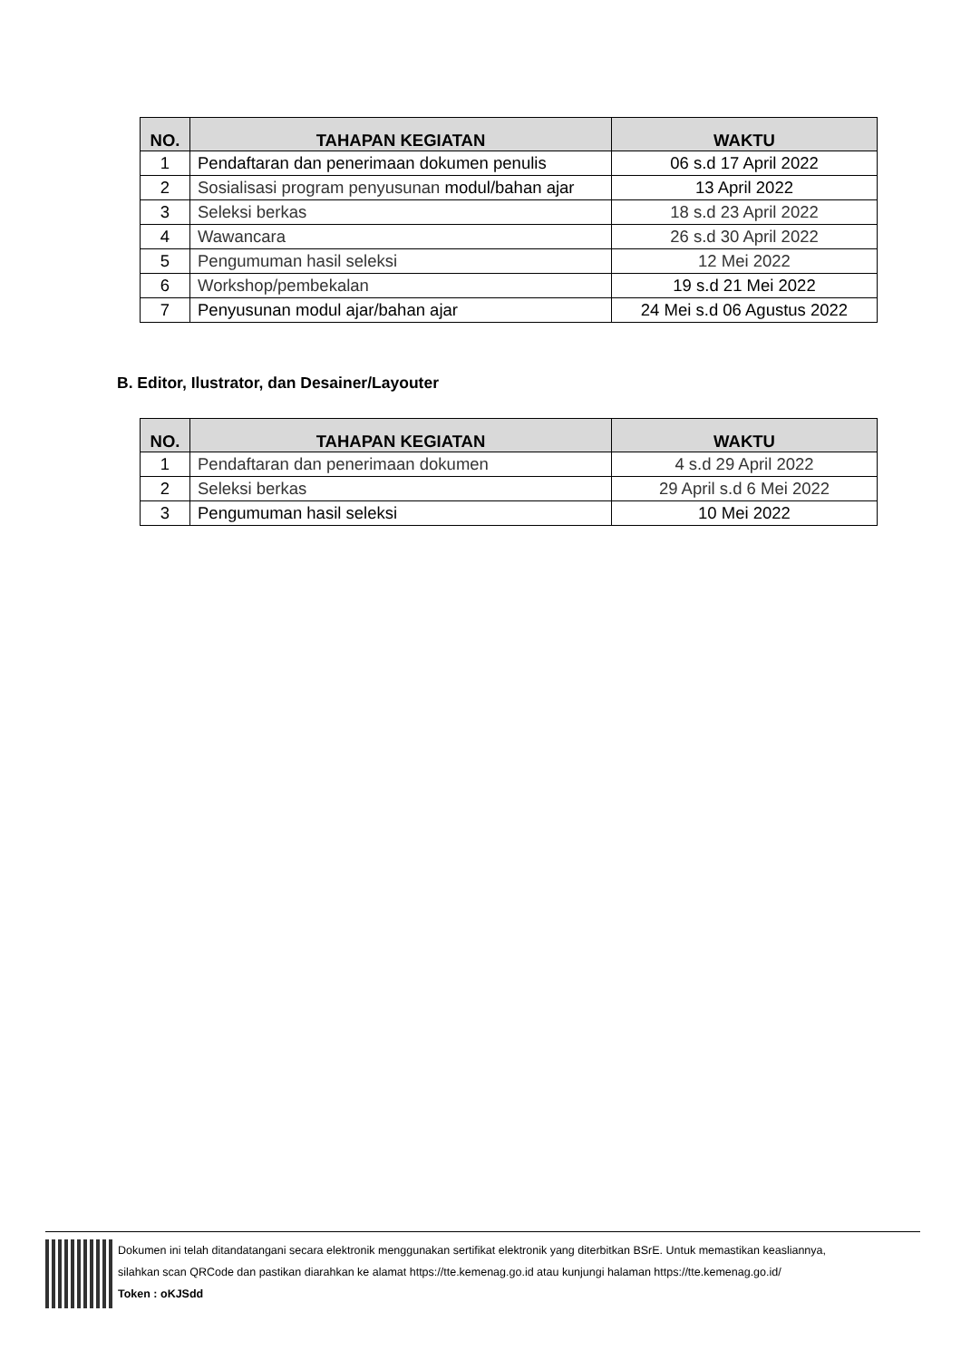| NO. | TAHAPAN KEGIATAN | WAKTU |
| --- | --- | --- |
| 1 | Pendaftaran dan penerimaan dokumen penulis | 06 s.d 17 April 2022 |
| 2 | Sosialisasi program penyusunan modul/bahan ajar | 13 April 2022 |
| 3 | Seleksi berkas | 18 s.d 23 April 2022 |
| 4 | Wawancara | 26 s.d 30 April 2022 |
| 5 | Pengumuman hasil seleksi | 12 Mei 2022 |
| 6 | Workshop/pembekalan | 19 s.d 21 Mei 2022 |
| 7 | Penyusunan modul ajar/bahan ajar | 24 Mei s.d 06 Agustus 2022 |
B. Editor, Ilustrator, dan Desainer/Layouter
| NO. | TAHAPAN KEGIATAN | WAKTU |
| --- | --- | --- |
| 1 | Pendaftaran dan penerimaan dokumen | 4 s.d 29 April 2022 |
| 2 | Seleksi berkas | 29 April s.d 6 Mei 2022 |
| 3 | Pengumuman hasil seleksi | 10 Mei 2022 |
Dokumen ini telah ditandatangani secara elektronik menggunakan sertifikat elektronik yang diterbitkan BSrE. Untuk memastikan keasliannya,
silahkan scan QRCode dan pastikan diarahkan ke alamat https://tte.kemenag.go.id atau kunjungi halaman https://tte.kemenag.go.id/
Token : oKJSdd